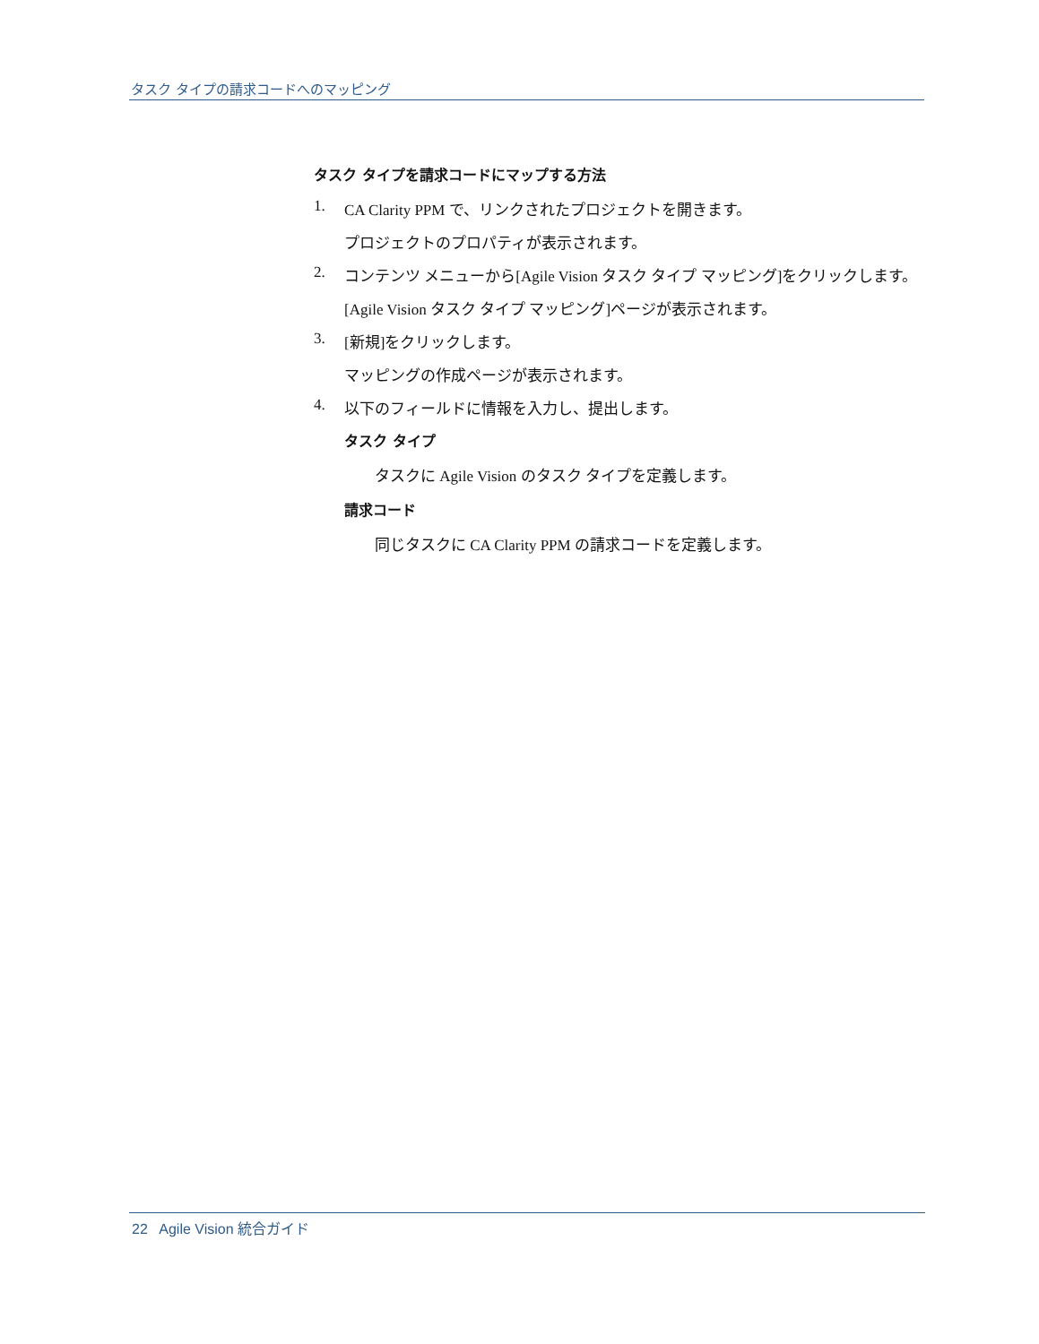タスク タイプの請求コードへのマッピング
タスク タイプを請求コードにマップする方法
1. CA Clarity PPM で、リンクされたプロジェクトを開きます。
プロジェクトのプロパティが表示されます。
2. コンテンツ メニューから[Agile Vision タスク タイプ マッピング]をクリックします。
[Agile Vision タスク タイプ マッピング]ページが表示されます。
3. [新規]をクリックします。
マッピングの作成ページが表示されます。
4. 以下のフィールドに情報を入力し、提出します。
タスク タイプ
タスクに Agile Vision のタスク タイプを定義します。
請求コード
同じタスクに CA Clarity PPM の請求コードを定義します。
22 Agile Vision 統合ガイド